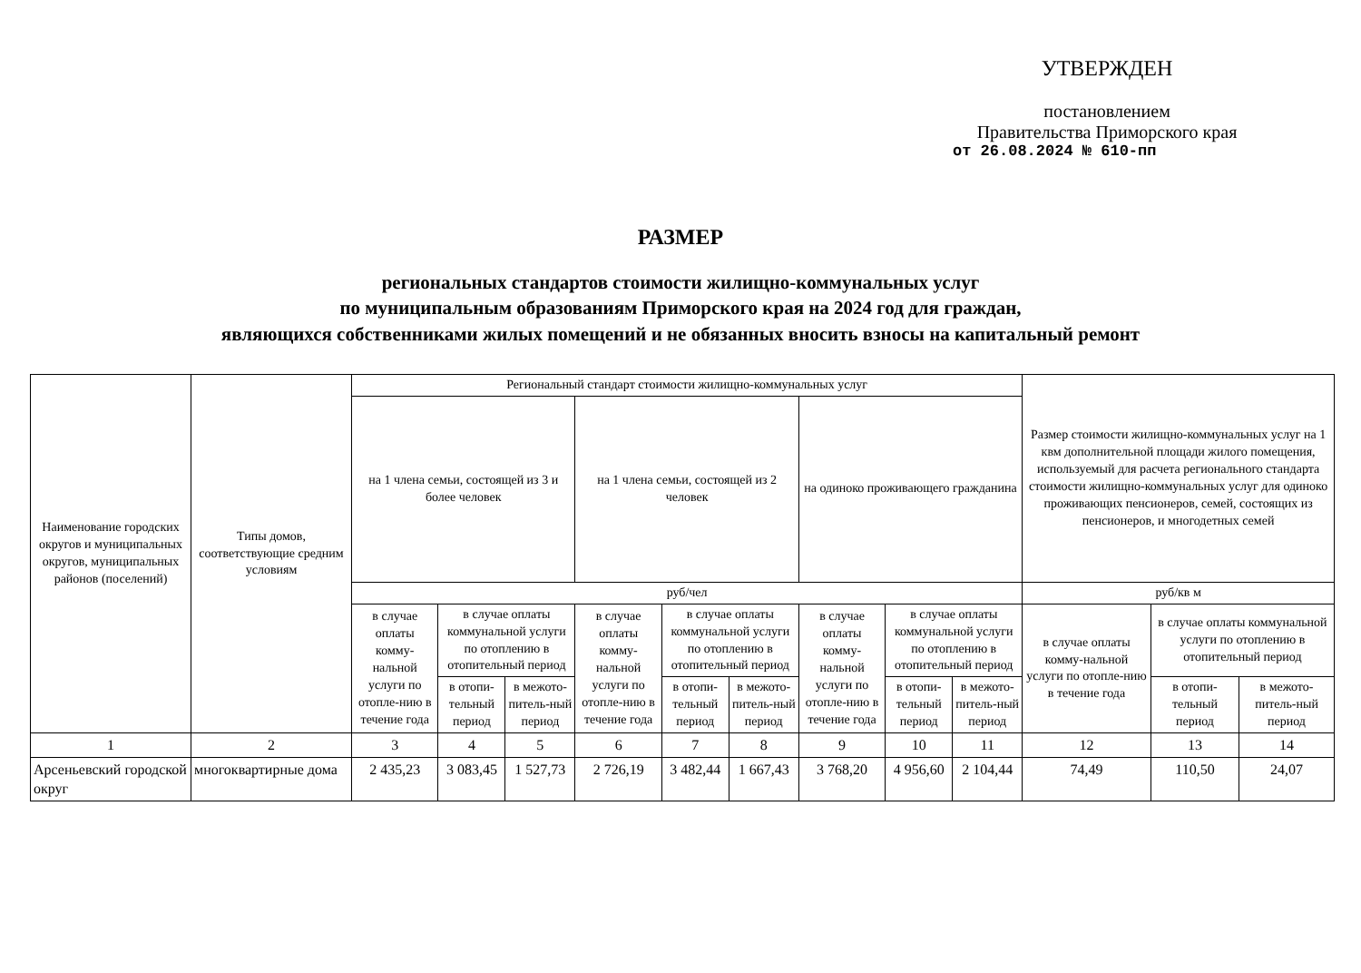УТВЕРЖДЕН
постановлением
Правительства Приморского края
от 26.08.2024 № 610-пп
РАЗМЕР
региональных стандартов стоимости жилищно-коммунальных услуг
по муниципальным образованиям Приморского края на 2024 год для граждан,
являющихся собственниками жилых помещений и не обязанных вносить взносы на капитальный ремонт
| Наименование городских округов и муниципальных округов, муниципальных районов (поселений) | Типы домов, соответствующие средним условиям | Региональный стандарт стоимости жилищно-коммунальных услуг | | | | | | | | | Размер стоимости жилищно-коммунальных услуг на 1 квм дополнительной площади жилого помещения, используемый для расчета регионального стандарта стоимости жилищно-коммунальных услуг для одиноко проживающих пенсионеров, семей, состоящих из пенсионеров, и многодетных семей | | |
| --- | --- | --- | --- | --- | --- | --- | --- | --- | --- | --- | --- | --- | --- |
| | | на 1 члена семьи, состоящей из 3 и более человек | | | на 1 члена семьи, состоящей из 2 человек | | | на одиноко проживающего гражданина | | | | | |
| | | руб/чел | | | | | | | | | руб/кв м | | |
| | | в случае оплаты комму-нальной услуги по отопле-нию в течение года | в случае оплаты коммунальной услуги по отоплению в отопительный период | | в случае оплаты комму-нальной услуги по отопле-нию в течение года | в случае оплаты коммунальной услуги по отоплению в отопительный период | | в случае оплаты комму-нальной услуги по отопле-нию в течение года | в случае оплаты коммунальной услуги по отоплению в отопительный период | | в случае оплаты комму-нальной услуги по отопле-нию в течение года | в случае оплаты коммунальной услуги по отоплению в отопительный период | |
| | | | в отопи-тельный период | в межото-питель-ный период | | в отопи-тельный период | в межото-питель-ный период | | в отопи-тельный период | в межото-питель-ный период | | в отопи-тельный период | в межото-питель-ный период |
| 1 | 2 | 3 | 4 | 5 | 6 | 7 | 8 | 9 | 10 | 11 | 12 | 13 | 14 |
| Арсеньевский городской округ | многоквартирные дома | 2 435,23 | 3 083,45 | 1 527,73 | 2 726,19 | 3 482,44 | 1 667,43 | 3 768,20 | 4 956,60 | 2 104,44 | 74,49 | 110,50 | 24,07 |